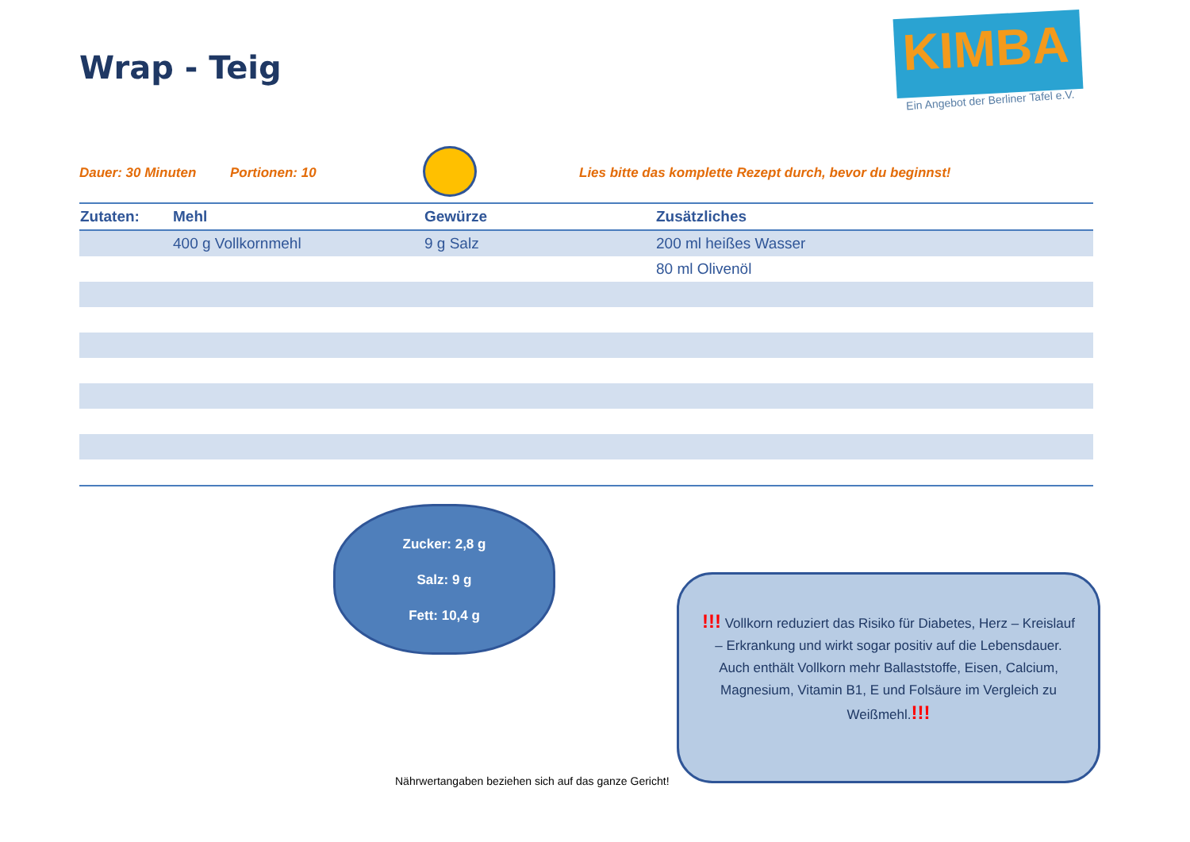Wrap - Teig
KIMBA
Ein Angebot der Berliner Tafel e.V.
Dauer: 30 Minuten Portionen: 10 Lies bitte das komplette Rezept durch, bevor du beginnst!
| Zutaten: | Mehl | Gewürze | Zusätzliches |
| --- | --- | --- | --- |
| | 400 g Vollkornmehl | 9 g Salz | 200 ml heißes Wasser |
| | | | 80 ml Olivenöl |
Zucker: 2,8 g
Salz: 9 g
Fett: 10,4 g
Nährwertangaben beziehen sich auf das ganze Gericht!
!!! Vollkorn reduziert das Risiko für Diabetes, Herz – Kreislauf – Erkrankung und wirkt sogar positiv auf die Lebensdauer. Auch enthält Vollkorn mehr Ballaststoffe, Eisen, Calcium, Magnesium, Vitamin B1, E und Folsäure im Vergleich zu Weißmehl.!!!